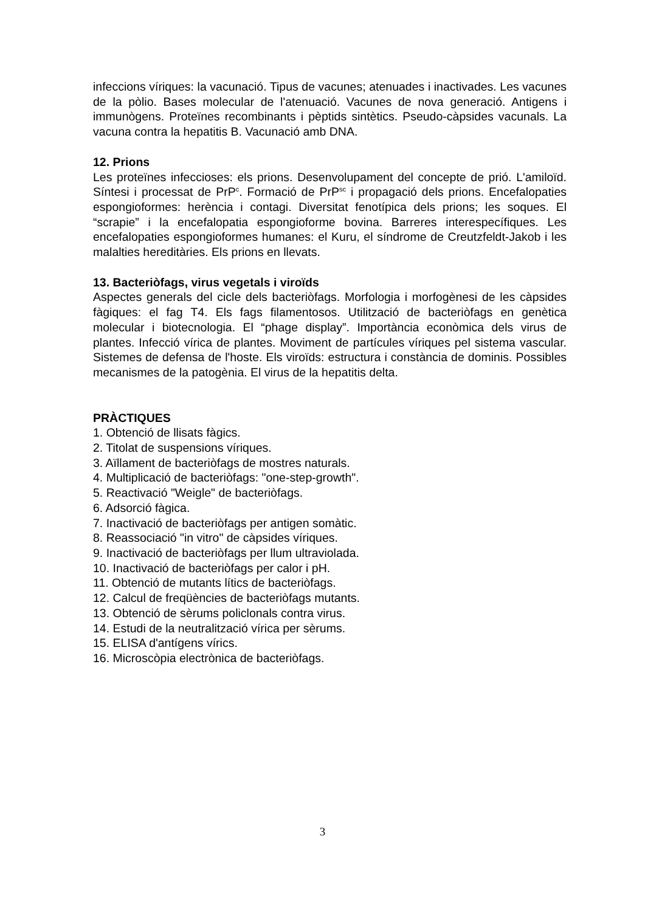infeccions víriques: la vacunació. Tipus de vacunes; atenuades i inactivades. Les vacunes de la pòlio. Bases molecular de l'atenuació. Vacunes de nova generació. Antigens i immunògens. Proteïnes recombinants i pèptids sintètics. Pseudo-càpsides vacunals. La vacuna contra la hepatitis B. Vacunació amb DNA.
12. Prions
Les proteïnes infeccioses: els prions. Desenvolupament del concepte de prió. L'amiloïd. Síntesi i processat de PrP<sup>c</sup>. Formació de PrP<sup>sc</sup> i propagació dels prions. Encefalopaties espongioformes: herència i contagi. Diversitat fenotípica dels prions; les soques. El “scrapie” i la encefalopatia espongioforme bovina. Barreres interespecífiques. Les encefalopaties espongioformes humanes: el Kuru, el síndrome de Creutzfeldt-Jakob i les malalties hereditàries. Els prions en llevats.
13. Bacteriòfags, virus vegetals i viroïds
Aspectes generals del cicle dels bacteriòfags. Morfologia i morfogènesi de les càpsides fàgiques: el fag T4. Els fags filamentosos. Utilització de bacteriòfags en genètica molecular i biotecnologia. El “phage display”. Importància econòmica dels virus de plantes. Infecció vírica de plantes. Moviment de partícules víriques pel sistema vascular. Sistemes de defensa de l'hoste. Els viroïds: estructura i constància de dominis. Possibles mecanismes de la patogènia. El virus de la hepatitis delta.
PRÀCTIQUES
1. Obtenció de llisats fàgics.
2. Titolat de suspensions víriques.
3. Aïllament de bacteriòfags de mostres naturals.
4. Multiplicació de bacteriòfags: "one-step-growth".
5. Reactivació "Weigle" de bacteriòfags.
6. Adsorció fàgica.
7. Inactivació de bacteriòfags per antigen somàtic.
8. Reassociació "in vitro" de càpsides víriques.
9. Inactivació de bacteriòfags per llum ultraviolada.
10. Inactivació de bacteriòfags per calor i pH.
11. Obtenció de mutants lítics de bacteriòfags.
12. Calcul de freqüències de bacteriòfags mutants.
13. Obtenció de sèrums policlonals contra virus.
14. Estudi de la neutralització vírica per sèrums.
15. ELISA d'antígens vírics.
16. Microscòpia electrònica de bacteriòfags.
3